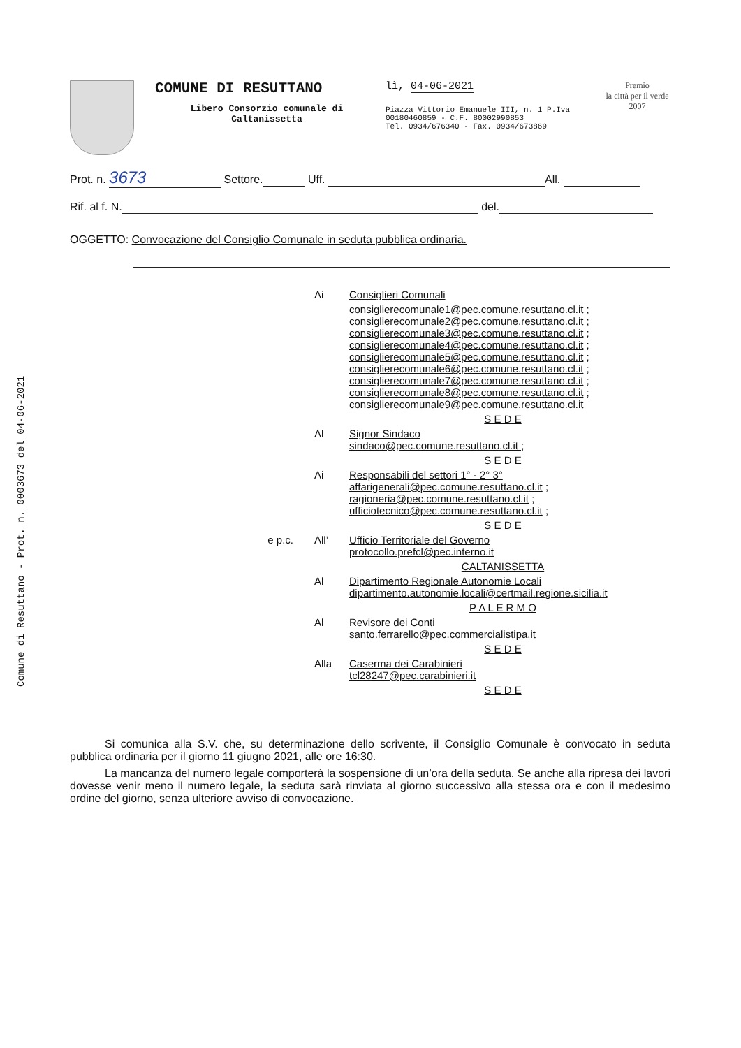Comune di Resuttano - Prot. n. 0003673 del 04-06-2021
COMUNE DI RESUTTANO
Libero Consorzio comunale di
Caltanissetta
lì, 04-06-2021
Piazza Vittorio Emanuele III, n. 1 P.Iva 00180460859 - C.F. 80002990853
Tel. 0934/676340 - Fax. 0934/673869
Premio
la città per il verde
2007
Prot. n. 3673 Settore. Uff. All.
Rif. al f. N. del.
OGGETTO: Convocazione del Consiglio Comunale in seduta pubblica ordinaria.
Ai
Consiglieri Comunali
consiglierecomunale1@pec.comune.resuttano.cl.it ;
consiglierecomunale2@pec.comune.resuttano.cl.it ;
consiglierecomunale3@pec.comune.resuttano.cl.it ;
consiglierecomunale4@pec.comune.resuttano.cl.it ;
consiglierecomunale5@pec.comune.resuttano.cl.it ;
consiglierecomunale6@pec.comune.resuttano.cl.it ;
consiglierecomunale7@pec.comune.resuttano.cl.it ;
consiglierecomunale8@pec.comune.resuttano.cl.it ;
consiglierecomunale9@pec.comune.resuttano.cl.it
S E D E
Al
Signor Sindaco
sindaco@pec.comune.resuttano.cl.it ;
S E D E
Ai
Responsabili del settori 1° - 2° 3°
affarigenerali@pec.comune.resuttano.cl.it ;
ragioneria@pec.comune.resuttano.cl.it ;
ufficiotecnico@pec.comune.resuttano.cl.it ;
S E D E
e p.c.
All’
Ufficio Territoriale del Governo
protocollo.prefcl@pec.interno.it
CALTANISSETTA
Al
Dipartimento Regionale Autonomie Locali
dipartimento.autonomie.locali@certmail.regione.sicilia.it
P A L E R M O
Al
Revisore dei Conti
santo.ferrarello@pec.commercialistipa.it
S E D E
Alla
Caserma dei Carabinieri
tcl28247@pec.carabinieri.it
S E D E
Si comunica alla S.V. che, su determinazione dello scrivente, il Consiglio Comunale è convocato in seduta pubblica ordinaria per il giorno 11 giugno 2021, alle ore 16:30.
La mancanza del numero legale comporterà la sospensione di un’ora della seduta. Se anche alla ripresa dei lavori dovesse venir meno il numero legale, la seduta sarà rinviata al giorno successivo alla stessa ora e con il medesimo ordine del giorno, senza ulteriore avviso di convocazione.